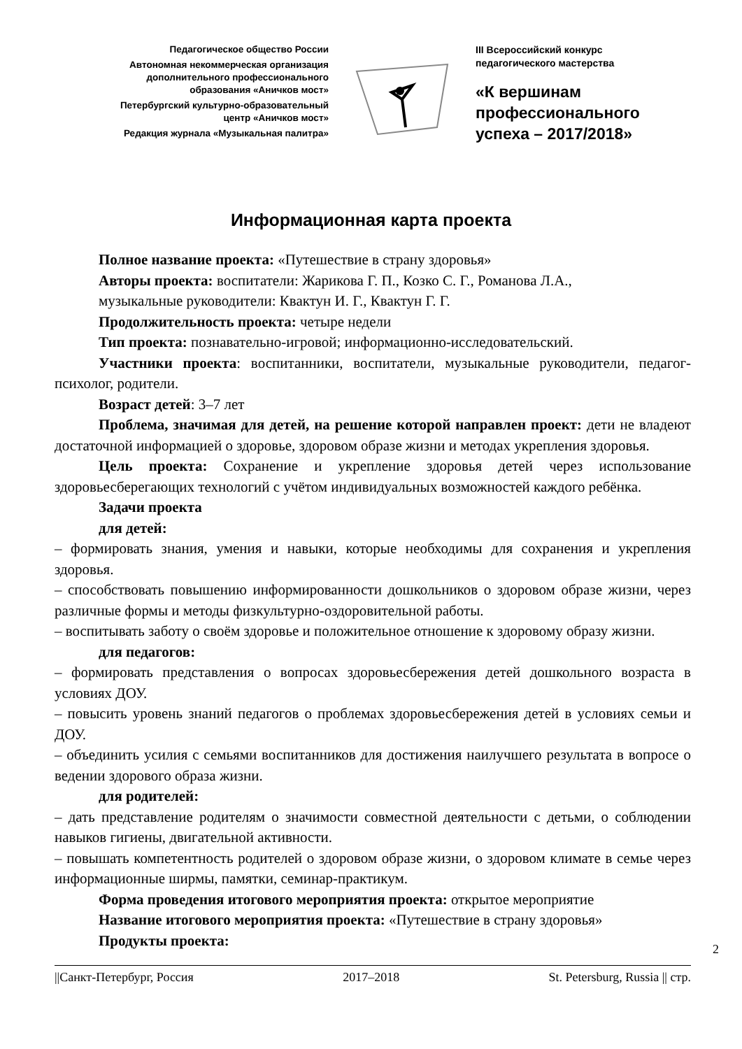Педагогическое общество России
Автономная некоммерческая организация
дополнительного профессионального
образования «Аничков мост»
Петербургский культурно-образовательный
центр «Аничков мост»
Редакция журнала «Музыкальная палитра»
III Всероссийский конкурс
педагогического мастерства
«К вершинам
профессионального
успеха – 2017/2018»
Информационная карта проекта
Полное название проекта: «Путешествие в страну здоровья»
Авторы проекта: воспитатели: Жарикова Г. П., Козко С. Г., Романова Л.А.,
музыкальные руководители: Квактун И. Г., Квактун Г. Г.
Продолжительность проекта: четыре недели
Тип проекта: познавательно-игровой; информационно-исследовательский.
Участники проекта: воспитанники, воспитатели, музыкальные руководители, педагог-психолог, родители.
Возраст детей: 3–7 лет
Проблема, значимая для детей, на решение которой направлен проект: дети не владеют достаточной информацией о здоровье, здоровом образе жизни и методах укрепления здоровья.
Цель проекта: Сохранение и укрепление здоровья детей через использование здоровьесберегающих технологий с учётом индивидуальных возможностей каждого ребёнка.
Задачи проекта
для детей:
– формировать знания, умения и навыки, которые необходимы для сохранения и укрепления здоровья.
– способствовать повышению информированности дошкольников о здоровом образе жизни, через различные формы и методы физкультурно-оздоровительной работы.
– воспитывать заботу о своём здоровье и положительное отношение к здоровому образу жизни.
для педагогов:
– формировать представления о вопросах здоровьесбережения детей дошкольного возраста в условиях ДОУ.
– повысить уровень знаний педагогов о проблемах здоровьесбережения детей в условиях семьи и ДОУ.
– объединить усилия с семьями воспитанников для достижения наилучшего результата в вопросе о ведении здорового образа жизни.
для родителей:
– дать представление родителям о значимости совместной деятельности с детьми, о соблюдении навыков гигиены, двигательной активности.
– повышать компетентность родителей о здоровом образе жизни, о здоровом климате в семье через информационные ширмы, памятки, семинар-практикум.
Форма проведения итогового мероприятия проекта: открытое мероприятие
Название итогового мероприятия проекта: «Путешествие в страну здоровья»
Продукты проекта:
2
||Санкт-Петербург, Россия 2017–2018 St. Petersburg, Russia || стр.